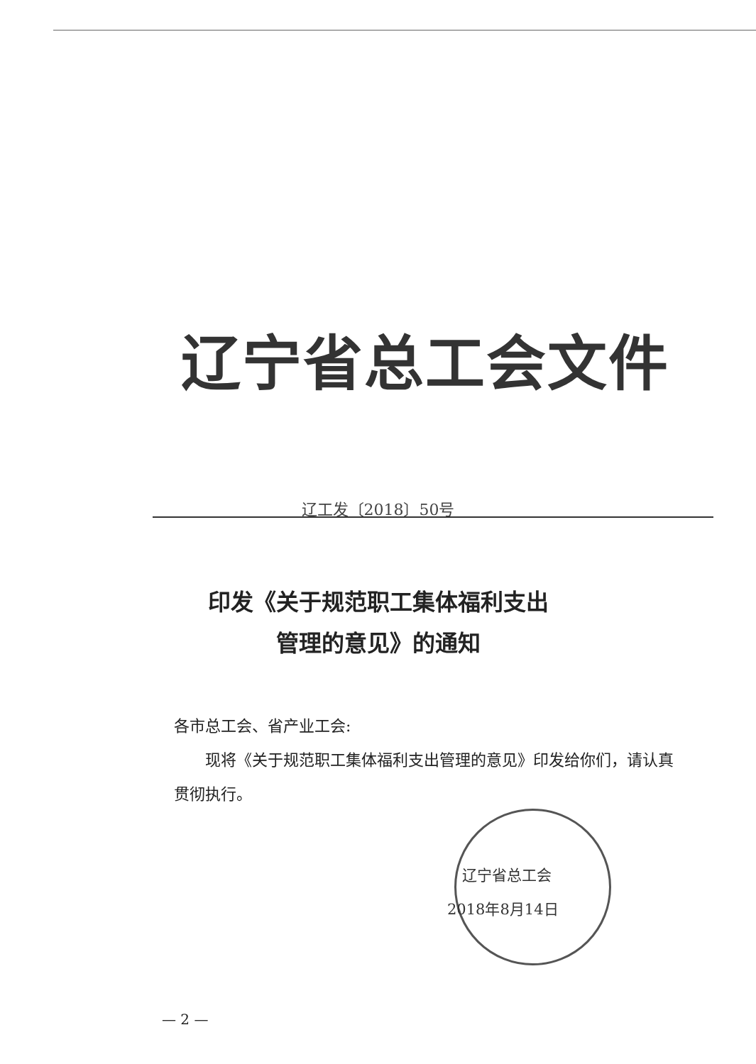辽宁省总工会文件
辽工发〔2018〕50号
印发《关于规范职工集体福利支出
管理的意见》的通知
各市总工会、省产业工会:
　　现将《关于规范职工集体福利支出管理的意见》印发给你们，请认真贯彻执行。
　辽宁省总工会
2018年8月14日
— 2 —